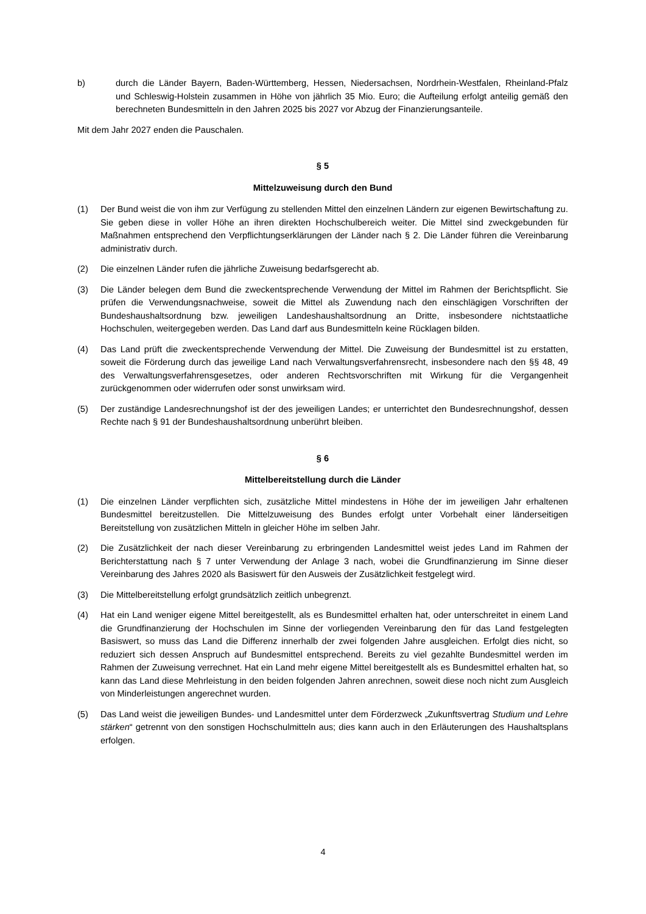b) durch die Länder Bayern, Baden-Württemberg, Hessen, Niedersachsen, Nordrhein-Westfalen, Rheinland-Pfalz und Schleswig-Holstein zusammen in Höhe von jährlich 35 Mio. Euro; die Aufteilung erfolgt anteilig gemäß den berechneten Bundesmitteln in den Jahren 2025 bis 2027 vor Abzug der Finanzierungsanteile.
Mit dem Jahr 2027 enden die Pauschalen.
§ 5
Mittelzuweisung durch den Bund
(1) Der Bund weist die von ihm zur Verfügung zu stellenden Mittel den einzelnen Ländern zur eigenen Bewirtschaftung zu. Sie geben diese in voller Höhe an ihren direkten Hochschulbereich weiter. Die Mittel sind zweckgebunden für Maßnahmen entsprechend den Verpflichtungserklärungen der Länder nach § 2. Die Länder führen die Vereinbarung administrativ durch.
(2) Die einzelnen Länder rufen die jährliche Zuweisung bedarfsgerecht ab.
(3) Die Länder belegen dem Bund die zweckentsprechende Verwendung der Mittel im Rahmen der Berichtspflicht. Sie prüfen die Verwendungsnachweise, soweit die Mittel als Zuwendung nach den einschlägigen Vorschriften der Bundeshaushaltsordnung bzw. jeweiligen Landeshaushaltsordnung an Dritte, insbesondere nichtstaatliche Hochschulen, weitergegeben werden. Das Land darf aus Bundesmitteln keine Rücklagen bilden.
(4) Das Land prüft die zweckentsprechende Verwendung der Mittel. Die Zuweisung der Bundesmittel ist zu erstatten, soweit die Förderung durch das jeweilige Land nach Verwaltungsverfahrensrecht, insbesondere nach den §§ 48, 49 des Verwaltungsverfahrensgesetzes, oder anderen Rechtsvorschriften mit Wirkung für die Vergangenheit zurückgenommen oder widerrufen oder sonst unwirksam wird.
(5) Der zuständige Landesrechnungshof ist der des jeweiligen Landes; er unterrichtet den Bundesrechnungshof, dessen Rechte nach § 91 der Bundeshaushaltsordnung unberührt bleiben.
§ 6
Mittelbereitstellung durch die Länder
(1) Die einzelnen Länder verpflichten sich, zusätzliche Mittel mindestens in Höhe der im jeweiligen Jahr erhaltenen Bundesmittel bereitzustellen. Die Mittelzuweisung des Bundes erfolgt unter Vorbehalt einer länderseitigen Bereitstellung von zusätzlichen Mitteln in gleicher Höhe im selben Jahr.
(2) Die Zusätzlichkeit der nach dieser Vereinbarung zu erbringenden Landesmittel weist jedes Land im Rahmen der Berichterstattung nach § 7 unter Verwendung der Anlage 3 nach, wobei die Grundfinanzierung im Sinne dieser Vereinbarung des Jahres 2020 als Basiswert für den Ausweis der Zusätzlichkeit festgelegt wird.
(3) Die Mittelbereitstellung erfolgt grundsätzlich zeitlich unbegrenzt.
(4) Hat ein Land weniger eigene Mittel bereitgestellt, als es Bundesmittel erhalten hat, oder unterschreitet in einem Land die Grundfinanzierung der Hochschulen im Sinne der vorliegenden Vereinbarung den für das Land festgelegten Basiswert, so muss das Land die Differenz innerhalb der zwei folgenden Jahre ausgleichen. Erfolgt dies nicht, so reduziert sich dessen Anspruch auf Bundesmittel entsprechend. Bereits zu viel gezahlte Bundesmittel werden im Rahmen der Zuweisung verrechnet. Hat ein Land mehr eigene Mittel bereitgestellt als es Bundesmittel erhalten hat, so kann das Land diese Mehrleistung in den beiden folgenden Jahren anrechnen, soweit diese noch nicht zum Ausgleich von Minderleistungen angerechnet wurden.
(5) Das Land weist die jeweiligen Bundes- und Landesmittel unter dem Förderzweck „Zukunftsvertrag Studium und Lehre stärken“ getrennt von den sonstigen Hochschulmitteln aus; dies kann auch in den Erläuterungen des Haushaltsplans erfolgen.
4